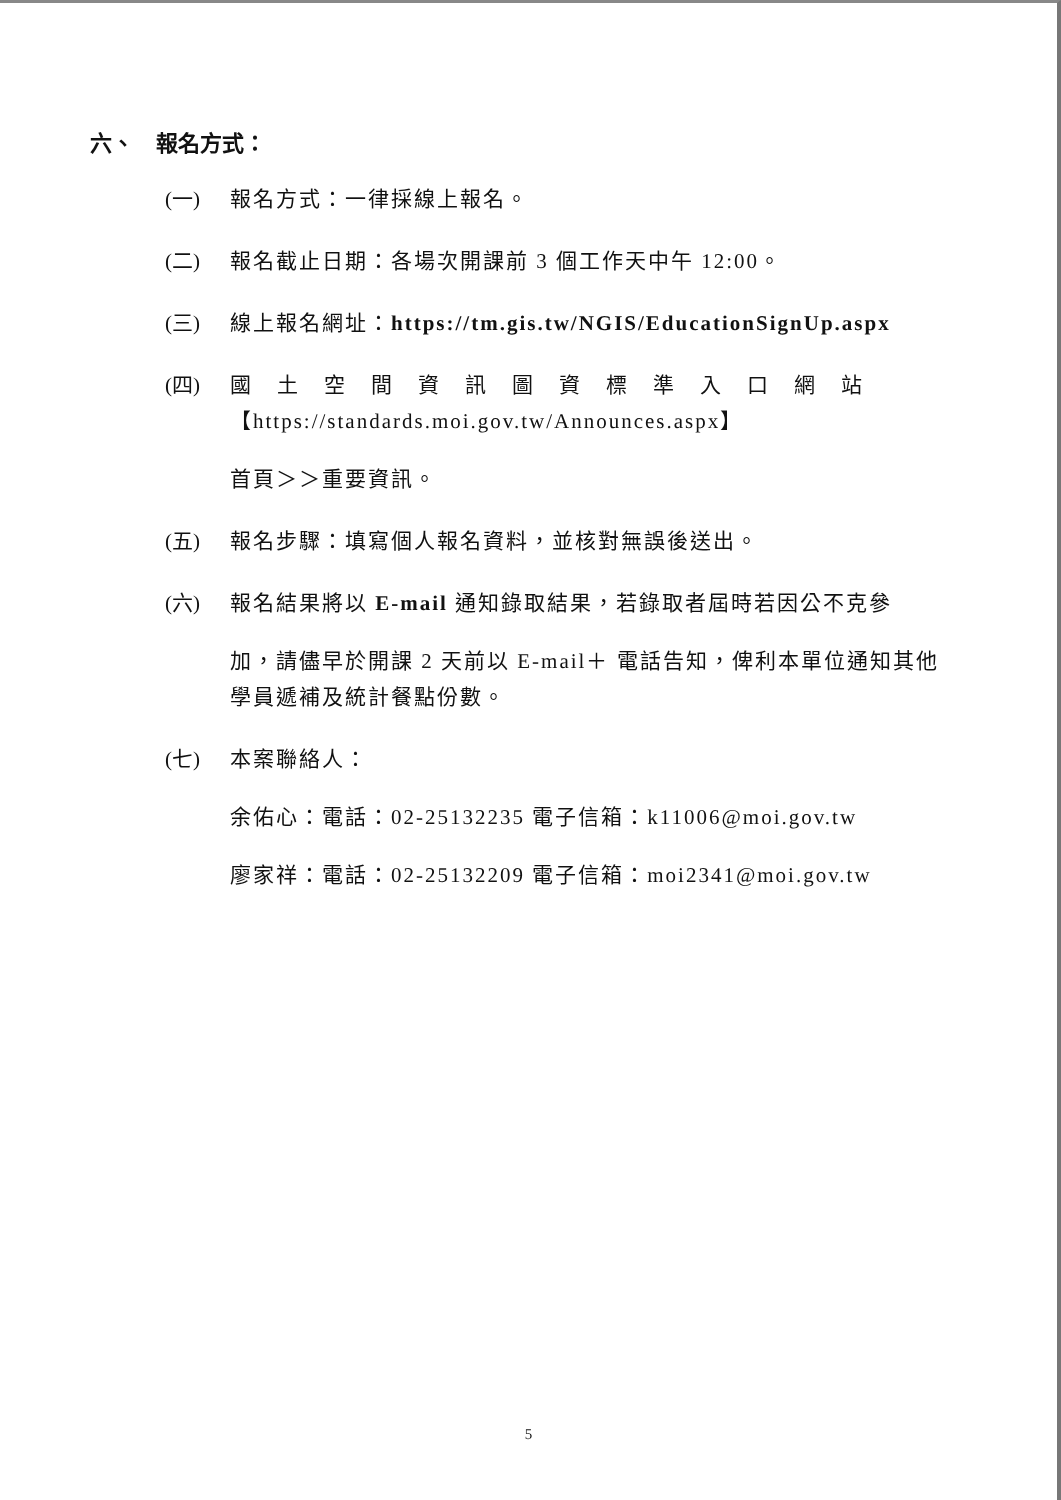六、　報名方式：
(一) 報名方式：一律採線上報名。
(二) 報名截止日期：各場次開課前 3 個工作天中午 12:00。
(三) 線上報名網址：https://tm.gis.tw/NGIS/EducationSignUp.aspx
(四) 國土空間資訊圖資標準入口網站
【https://standards.moi.gov.tw/Announces.aspx】
首頁＞＞重要資訊。
(五) 報名步驟：填寫個人報名資料，並核對無誤後送出。
(六) 報名結果將以 E-mail 通知錄取結果，若錄取者屆時若因公不克參
加，請儘早於開課 2 天前以 E-mail＋ 電話告知，俾利本單位通知其他學員遞補及統計餐點份數。
(七) 本案聯絡人：
余佑心：電話：02-25132235 電子信箱：k11006@moi.gov.tw
廖家祥：電話：02-25132209 電子信箱：moi2341@moi.gov.tw
5